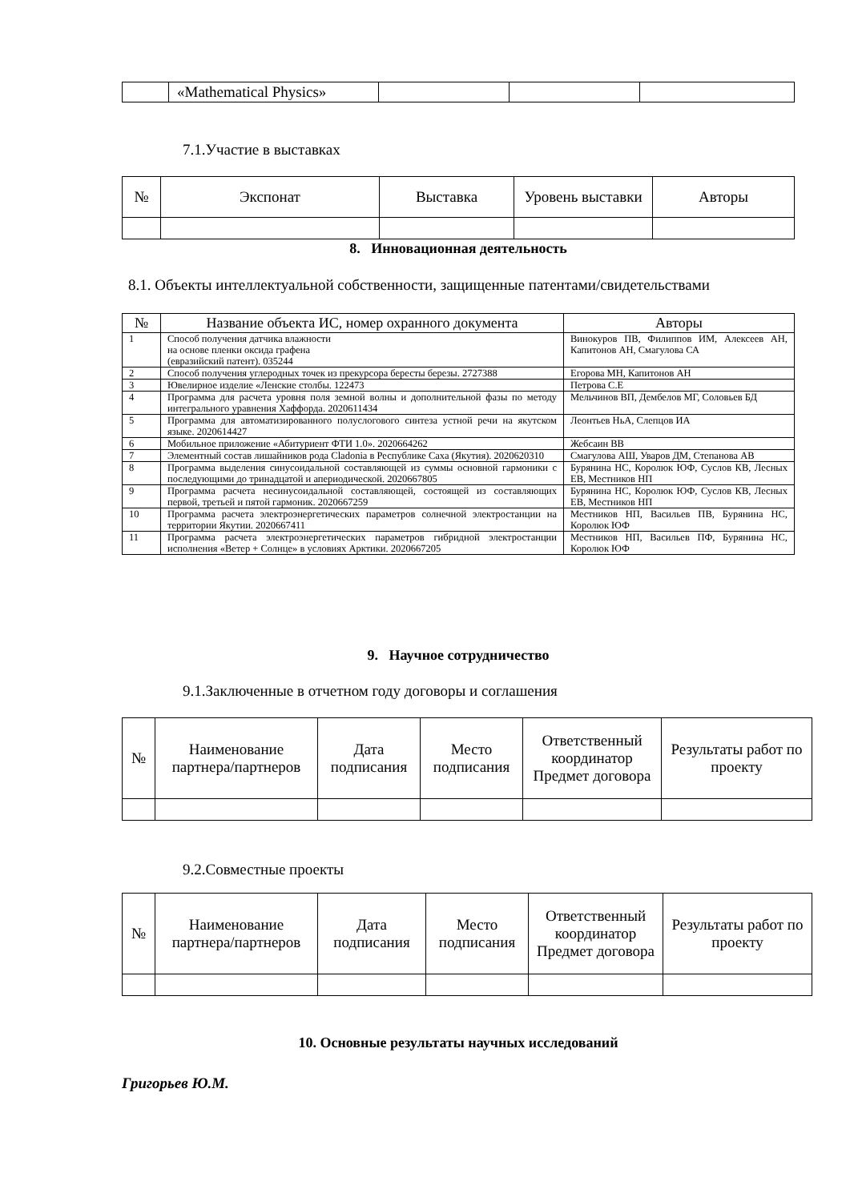| | «Mathematical Physics» | | | |
7.1.Участие в выставках
| № | Экспонат | Выставка | Уровень выставки | Авторы |
| --- | --- | --- | --- | --- |
8. Инновационная деятельность
8.1. Объекты интеллектуальной собственности, защищенные патентами/свидетельствами
| № | Название объекта ИС, номер охранного документа | Авторы |
| --- | --- | --- |
| 1 | Способ получения датчика влажности на основе пленки оксида графена (евразийский патент). 035244 | Винокуров ПВ, Филиппов ИМ, Алексеев АН, Капитонов АН, Смагулова СА |
| 2 | Способ получения углеродных точек из прекурсора бересты березы. 2727388 | Егорова МН, Капитонов АН |
| 3 | Ювелирное изделие «Ленские столбы. 122473 | Петрова С.Е |
| 4 | Программа для расчета уровня поля земной волны и дополнительной фазы по методу интегрального уравнения Хаффорда. 2020611434 | Мельчинов ВП, Дембелов МГ, Соловьев БД |
| 5 | Программа для автоматизированного полуслогового синтеза устной речи на якутском языке. 2020614427 | Леонтьев НьА, Слепцов ИА |
| 6 | Мобильное приложение «Абитуриент ФТИ 1.0». 2020664262 | Жебсаин ВВ |
| 7 | Элементный состав лишайников рода Cladonia в Республике Саха (Якутия). 2020620310 | Смагулова АШ, Уваров ДМ, Степанова АВ |
| 8 | Программа выделения синусоидальной составляющей из суммы основной гармоники с последующими до тринадцатой и апериодической. 2020667805 | Бурянина НС, Королюк ЮФ, Суслов КВ, Лесных ЕВ, Местников НП |
| 9 | Программа расчета несинусоидальной составляющей, состоящей из составляющих первой, третьей и пятой гармоник. 2020667259 | Бурянина НС, Королюк ЮФ, Суслов КВ, Лесных ЕВ, Местников НП |
| 10 | Программа расчета электроэнергетических параметров солнечной электростанции на территории Якутии. 2020667411 | Местников НП, Васильев ПВ, Бурянина НС, Королюк ЮФ |
| 11 | Программа расчета электроэнергетических параметров гибридной электростанции исполнения «Ветер + Солнце» в условиях Арктики. 2020667205 | Местников НП, Васильев ПФ, Бурянина НС, Королюк ЮФ |
9. Научное сотрудничество
9.1.Заключенные в отчетном году договоры и соглашения
| № | Наименование партнера/партнеров | Дата подписания | Место подписания | Ответственный координатор Предмет договора | Результаты работ по проекту |
| --- | --- | --- | --- | --- | --- |
9.2.Совместные проекты
| № | Наименование партнера/партнеров | Дата подписания | Место подписания | Ответственный координатор Предмет договора | Результаты работ по проекту |
| --- | --- | --- | --- | --- | --- |
10. Основные результаты научных исследований
Григорьев Ю.М.